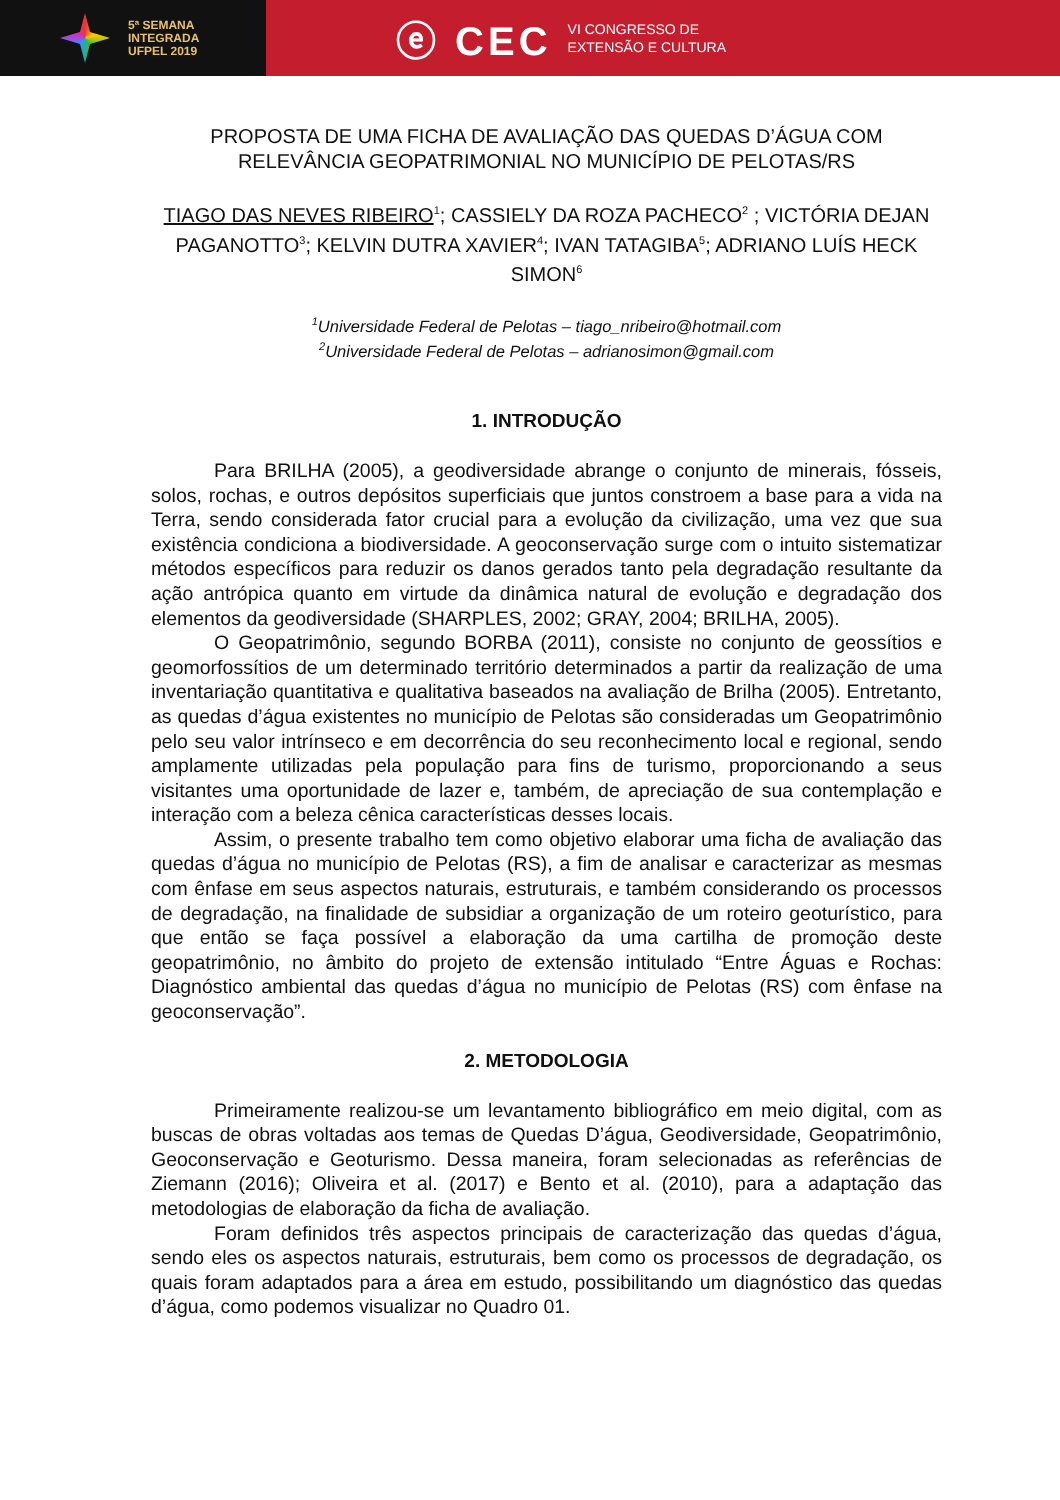5ª SEMANA
INTEGRADA
UFPEL 2019
ⓔ CEC VI CONGRESSO DE
EXTENSÃO E CULTURA
PROPOSTA DE UMA FICHA DE AVALIAÇÃO DAS QUEDAS D’ÁGUA COM RELEVÂNCIA GEOPATRIMONIAL NO MUNICÍPIO DE PELOTAS/RS
TIAGO DAS NEVES RIBEIRO<sup>1</sup>; CASSIELY DA ROZA PACHECO<sup>2</sup> ; VICTÓRIA DEJAN PAGANOTTO<sup>3</sup>; KELVIN DUTRA XAVIER<sup>4</sup>; IVAN TATAGIBA<sup>5</sup>; ADRIANO LUÍS HECK SIMON<sup>6</sup>
<sup>1</sup> Universidade Federal de Pelotas – tiago_nribeiro@hotmail.com
<sup>2</sup> Universidade Federal de Pelotas – adrianosimon@gmail.com
1. INTRODUÇÃO
Para BRILHA (2005), a geodiversidade abrange o conjunto de minerais, fósseis, solos, rochas, e outros depósitos superficiais que juntos constroem a base para a vida na Terra, sendo considerada fator crucial para a evolução da civilização, uma vez que sua existência condiciona a biodiversidade. A geoconservação surge com o intuito sistematizar métodos específicos para reduzir os danos gerados tanto pela degradação resultante da ação antrópica quanto em virtude da dinâmica natural de evolução e degradação dos elementos da geodiversidade (SHARPLES, 2002; GRAY, 2004; BRILHA, 2005).
O Geopatrimônio, segundo BORBA (2011), consiste no conjunto de geossítios e geomorfossítios de um determinado território determinados a partir da realização de uma inventariação quantitativa e qualitativa baseados na avaliação de Brilha (2005). Entretanto, as quedas d’água existentes no município de Pelotas são consideradas um Geopatrimônio pelo seu valor intrínseco e em decorrência do seu reconhecimento local e regional, sendo amplamente utilizadas pela população para fins de turismo, proporcionando a seus visitantes uma oportunidade de lazer e, também, de apreciação de sua contemplação e interação com a beleza cênica características desses locais.
Assim, o presente trabalho tem como objetivo elaborar uma ficha de avaliação das quedas d’água no município de Pelotas (RS), a fim de analisar e caracterizar as mesmas com ênfase em seus aspectos naturais, estruturais, e também considerando os processos de degradação, na finalidade de subsidiar a organização de um roteiro geoturístico, para que então se faça possível a elaboração da uma cartilha de promoção deste geopatrimônio, no âmbito do projeto de extensão intitulado “Entre Águas e Rochas: Diagnóstico ambiental das quedas d’água no município de Pelotas (RS) com ênfase na geoconservação”.
2. METODOLOGIA
Primeiramente realizou-se um levantamento bibliográfico em meio digital, com as buscas de obras voltadas aos temas de Quedas D’água, Geodiversidade, Geopatrimônio, Geoconservação e Geoturismo. Dessa maneira, foram selecionadas as referências de Ziemann (2016); Oliveira et al. (2017) e Bento et al. (2010), para a adaptação das metodologias de elaboração da ficha de avaliação.
Foram definidos três aspectos principais de caracterização das quedas d’água, sendo eles os aspectos naturais, estruturais, bem como os processos de degradação, os quais foram adaptados para a área em estudo, possibilitando um diagnóstico das quedas d’água, como podemos visualizar no Quadro 01.